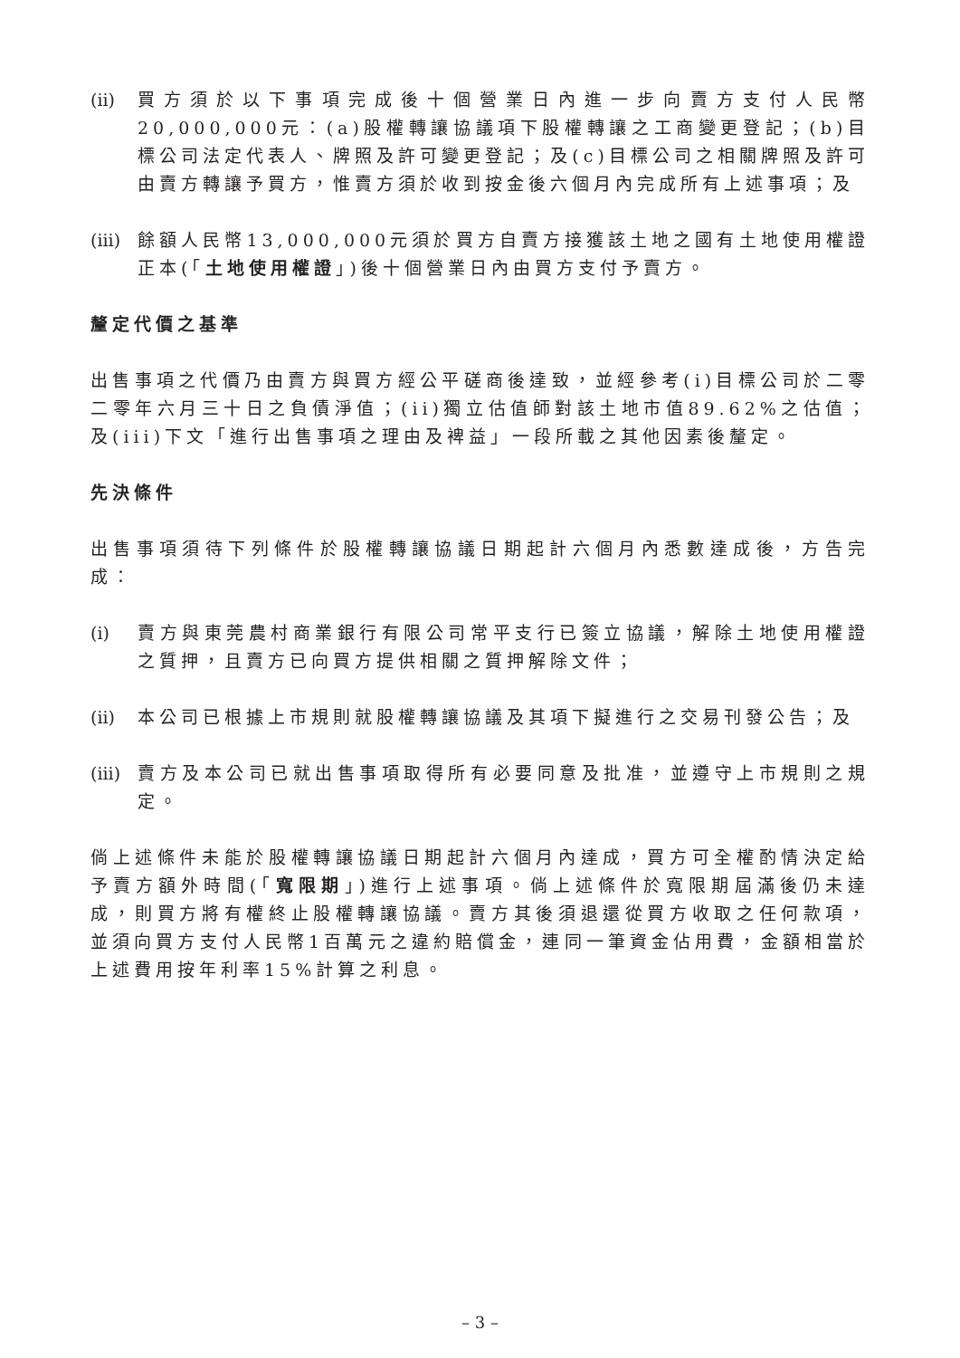(ii) 買方須於以下事項完成後十個營業日內進一步向賣方支付人民幣20,000,000元：(a)股權轉讓協議項下股權轉讓之工商變更登記；(b)目標公司法定代表人、牌照及許可變更登記；及(c)目標公司之相關牌照及許可由賣方轉讓予買方，惟賣方須於收到按金後六個月內完成所有上述事項；及
(iii) 餘額人民幣13,000,000元須於買方自賣方接獲該土地之國有土地使用權證正本(「土地使用權證」)後十個營業日內由買方支付予賣方。
釐定代價之基準
出售事項之代價乃由賣方與買方經公平磋商後達致，並經參考(i)目標公司於二零二零年六月三十日之負債淨值；(ii)獨立估值師對該土地市值89.62%之估值；及(iii)下文「進行出售事項之理由及裨益」一段所載之其他因素後釐定。
先決條件
出售事項須待下列條件於股權轉讓協議日期起計六個月內悉數達成後，方告完成：
(i) 賣方與東莞農村商業銀行有限公司常平支行已簽立協議，解除土地使用權證之質押，且賣方已向買方提供相關之質押解除文件；
(ii) 本公司已根據上市規則就股權轉讓協議及其項下擬進行之交易刊發公告；及
(iii) 賣方及本公司已就出售事項取得所有必要同意及批准，並遵守上市規則之規定。
倘上述條件未能於股權轉讓協議日期起計六個月內達成，買方可全權酌情決定給予賣方額外時間(「寬限期」)進行上述事項。倘上述條件於寬限期屆滿後仍未達成，則買方將有權終止股權轉讓協議。賣方其後須退還從買方收取之任何款項，並須向買方支付人民幣1百萬元之違約賠償金，連同一筆資金佔用費，金額相當於上述費用按年利率15%計算之利息。
– 3 –